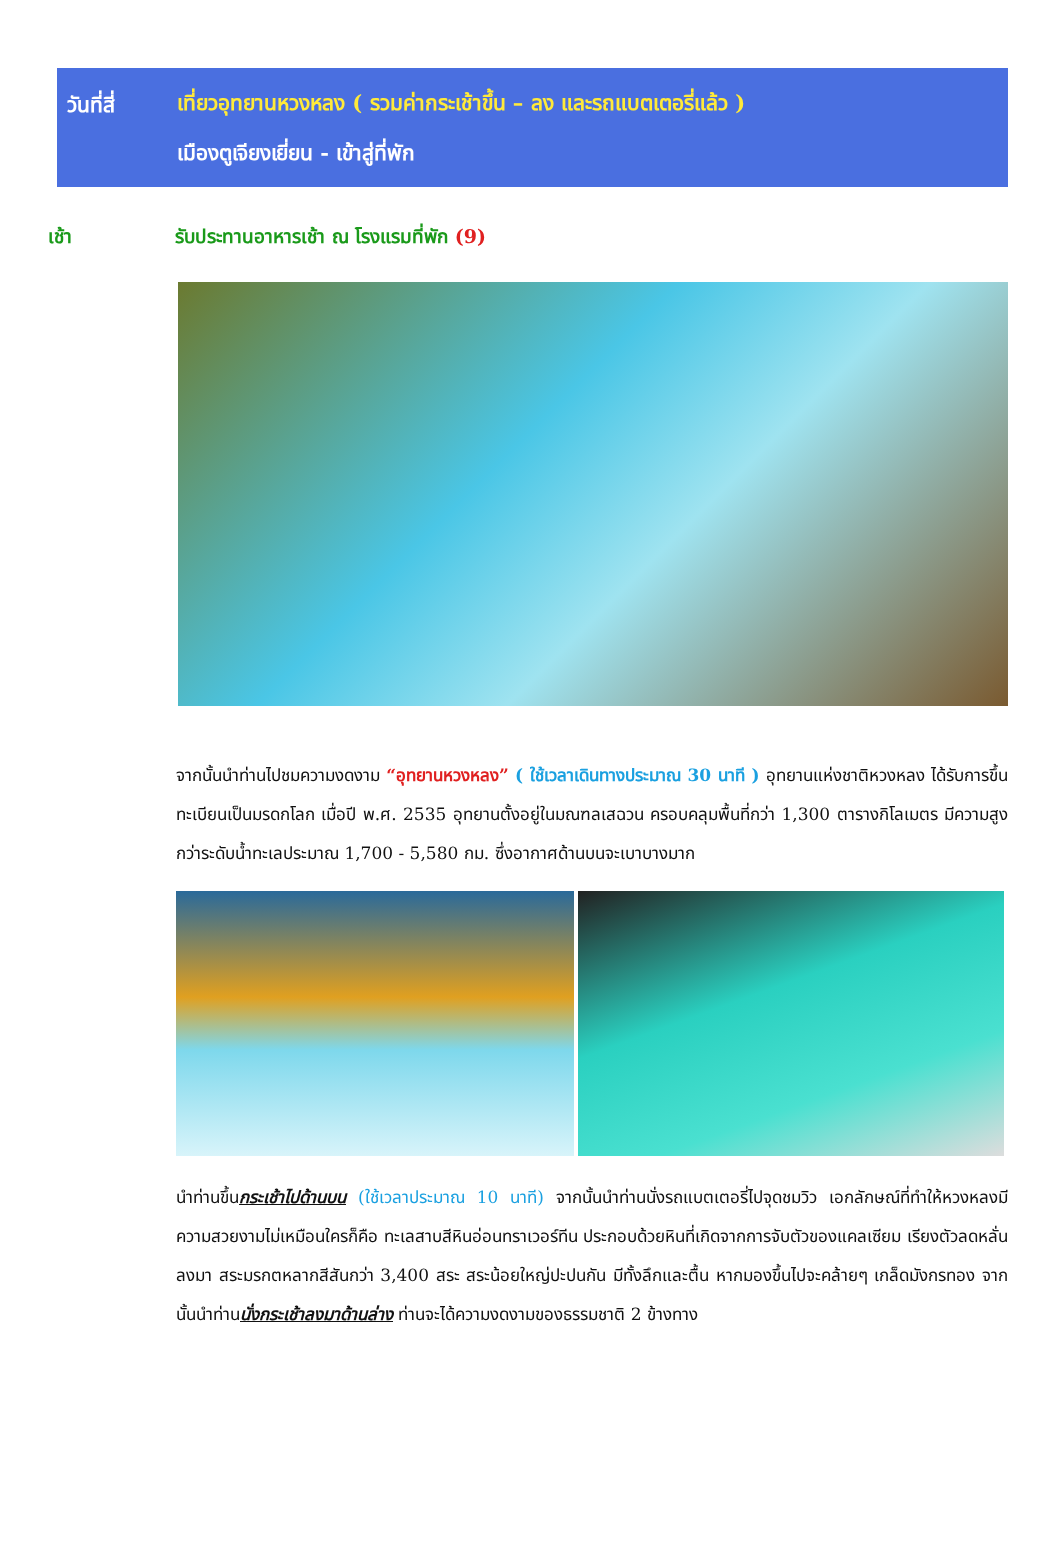วันที่สี่
เที่ยวอุทยานหวงหลง ( รวมค่ากระเช้าขึ้น – ลง และรถแบตเตอรี่แล้ว )
เมืองตูเจียงเยี่ยน - เข้าสู่ที่พัก
เช้า รับประทานอาหารเช้า ณ โรงแรมที่พัก (9)
จากนั้นนำท่านไปชมความงดงาม “อุทยานหวงหลง” ( ใช้เวลาเดินทางประมาณ 30 นาที ) อุทยานแห่งชาติหวงหลง ได้รับการขึ้นทะเบียนเป็นมรดกโลก เมื่อปี พ.ศ. 2535 อุทยานตั้งอยู่ในมณฑลเสฉวน ครอบคลุมพื้นที่กว่า 1,300 ตารางกิโลเมตร มีความสูงกว่าระดับน้ำทะเลประมาณ 1,700 - 5,580 กม. ซึ่งอากาศด้านบนจะเบาบางมาก
นำท่านขึ้นกระเช้าไปด้านบน (ใช้เวลาประมาณ 10 นาที) จากนั้นนำท่านนั่งรถแบตเตอรี่ไปจุดชมวิว เอกลักษณ์ที่ทำให้หวงหลงมีความสวยงามไม่เหมือนใครก็คือ ทะเลสาบสีหินอ่อนทราเวอร์ทีน ประกอบด้วยหินที่เกิดจากการจับตัวของแคลเซียม เรียงตัวลดหลั่นลงมา สระมรกตหลากสีสันกว่า 3,400 สระ สระน้อยใหญ่ปะปนกัน มีทั้งลึกและตื้น หากมองขึ้นไปจะคล้ายๆ เกล็ดมังกรทอง จากนั้นนำท่านนั่งกระเช้าลงมาด้านล่าง ท่านจะได้ความงดงามของธรรมชาติ 2 ข้างทาง